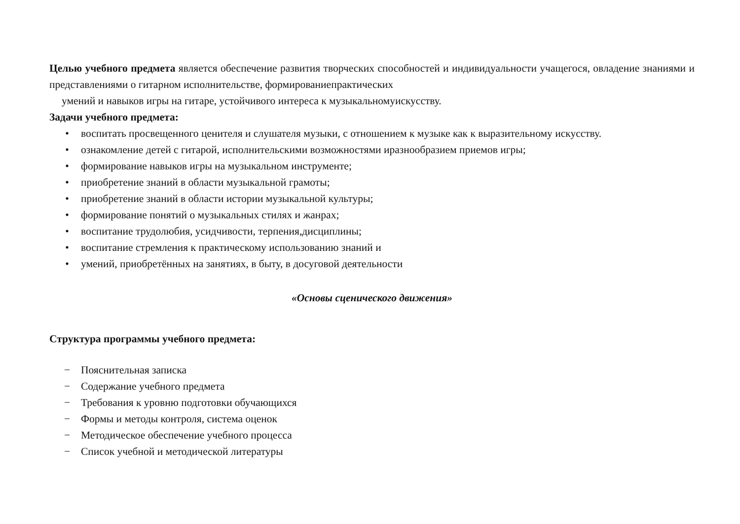Целью учебного предмета является обеспечение развития творческих способностей и индивидуальности учащегося, овладение знаниями и представлениями о гитарном исполнительстве, формированиепрактических
умений и навыков игры на гитаре, устойчивого интереса к музыкальномуискусству.
Задачи учебного предмета:
• воспитать просвещенного ценителя и слушателя музыки, с отношением к музыке как к выразительному искусству.
• ознакомление детей с гитарой, исполнительскими возможностями иразнообразием приемов игры;
• формирование навыков игры на музыкальном инструменте;
• приобретение знаний в области музыкальной грамоты;
• приобретение знаний в области истории музыкальной культуры;
• формирование понятий о музыкальных стилях и жанрах;
• воспитание трудолюбия, усидчивости, терпения,дисциплины;
• воспитание стремления к практическому использованию знаний и
• умений, приобретённых на занятиях, в быту, в досуговой деятельности
«Основы сценического движения»
Структура программы учебного предмета:
− Пояснительная записка
− Содержание учебного предмета
− Требования к уровню подготовки обучающихся
− Формы и методы контроля, система оценок
− Методическое обеспечение учебного процесса
− Список учебной и методической литературы